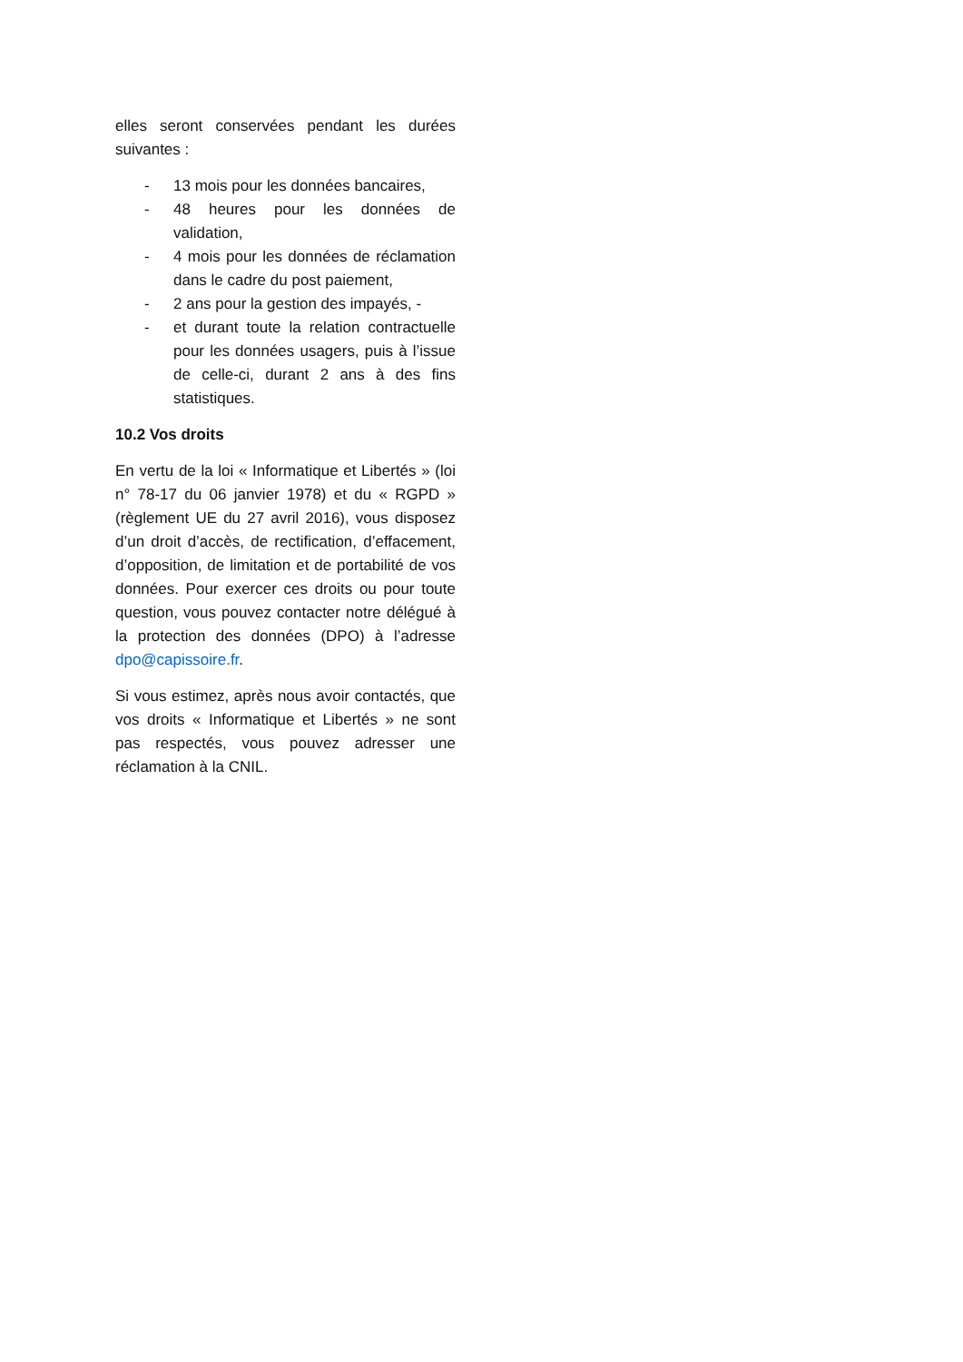elles seront conservées pendant les durées suivantes :
- 13 mois pour les données bancaires,
- 48 heures pour les données de validation,
- 4 mois pour les données de réclamation dans le cadre du post paiement,
- 2 ans pour la gestion des impayés, -
- et durant toute la relation contractuelle pour les données usagers, puis à l’issue de celle-ci, durant 2 ans à des fins statistiques.
10.2 Vos droits
En vertu de la loi « Informatique et Libertés » (loi n° 78-17 du 06 janvier 1978) et du « RGPD » (règlement UE du 27 avril 2016), vous disposez d’un droit d’accès, de rectification, d’effacement, d’opposition, de limitation et de portabilité de vos données. Pour exercer ces droits ou pour toute question, vous pouvez contacter notre délégué à la protection des données (DPO) à l’adresse dpo@capissoire.fr.
Si vous estimez, après nous avoir contactés, que vos droits « Informatique et Libertés » ne sont pas respectés, vous pouvez adresser une réclamation à la CNIL.